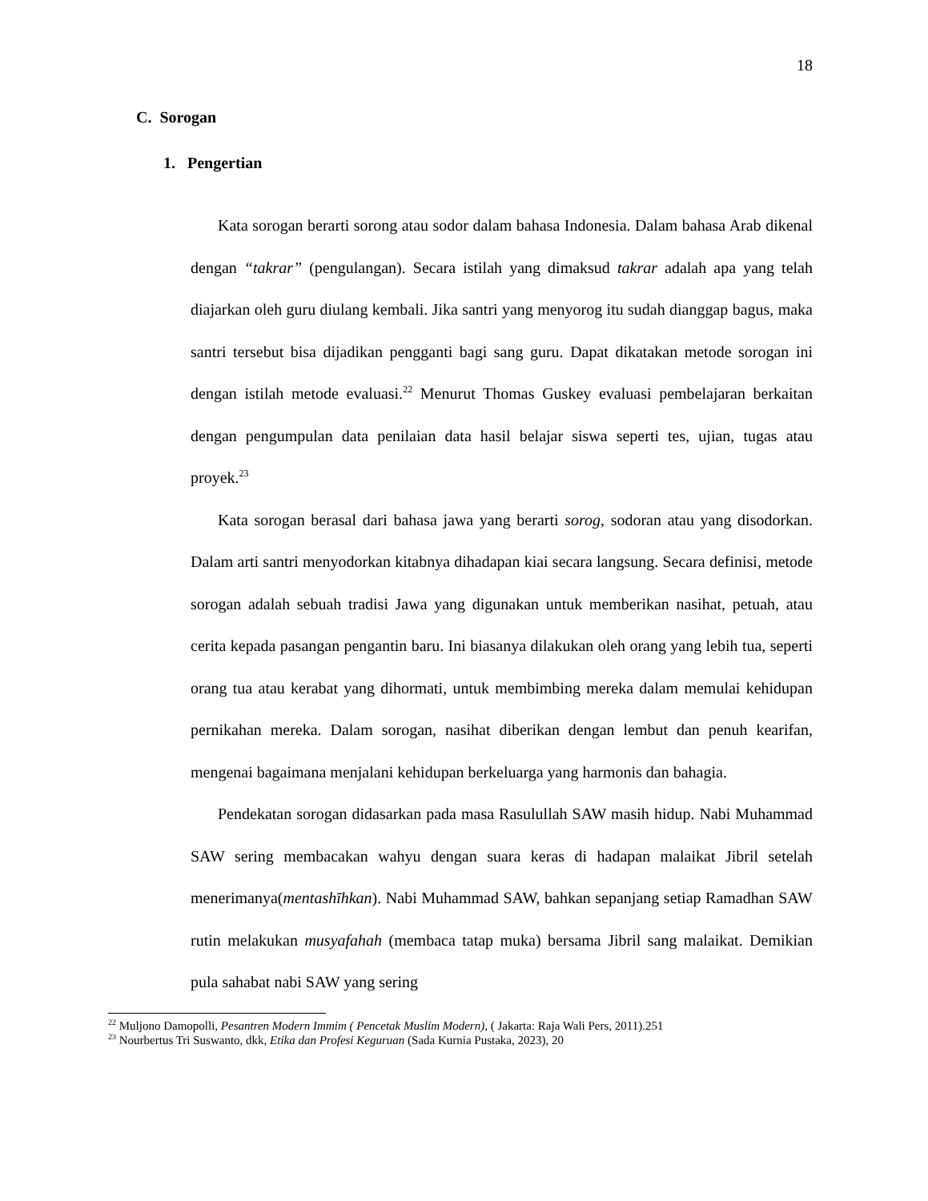18
C. Sorogan
1. Pengertian
Kata sorogan berarti sorong atau sodor dalam bahasa Indonesia. Dalam bahasa Arab dikenal dengan “takrar” (pengulangan). Secara istilah yang dimaksud takrar adalah apa yang telah diajarkan oleh guru diulang kembali. Jika santri yang menyorog itu sudah dianggap bagus, maka santri tersebut bisa dijadikan pengganti bagi sang guru. Dapat dikatakan metode sorogan ini dengan istilah metode evaluasi.<sup>22</sup> Menurut Thomas Guskey evaluasi pembelajaran berkaitan dengan pengumpulan data penilaian data hasil belajar siswa seperti tes, ujian, tugas atau proyek.<sup>23</sup>
Kata sorogan berasal dari bahasa jawa yang berarti sorog, sodoran atau yang disodorkan. Dalam arti santri menyodorkan kitabnya dihadapan kiai secara langsung. Secara definisi, metode sorogan adalah sebuah tradisi Jawa yang digunakan untuk memberikan nasihat, petuah, atau cerita kepada pasangan pengantin baru. Ini biasanya dilakukan oleh orang yang lebih tua, seperti orang tua atau kerabat yang dihormati, untuk membimbing mereka dalam memulai kehidupan pernikahan mereka. Dalam sorogan, nasihat diberikan dengan lembut dan penuh kearifan, mengenai bagaimana menjalani kehidupan berkeluarga yang harmonis dan bahagia.
Pendekatan sorogan didasarkan pada masa Rasulullah SAW masih hidup. Nabi Muhammad SAW sering membacakan wahyu dengan suara keras di hadapan malaikat Jibril setelah menerimanya(mentashīhkan). Nabi Muhammad SAW, bahkan sepanjang setiap Ramadhan SAW rutin melakukan musyafahah (membaca tatap muka) bersama Jibril sang malaikat. Demikian pula sahabat nabi SAW yang sering
<sup>22</sup> Muljono Damopolli, Pesantren Modern Immim ( Pencetak Muslim Modern), ( Jakarta: Raja Wali Pers, 2011).251
<sup>23</sup> Nourbertus Tri Suswanto, dkk, Etika dan Profesi Keguruan (Sada Kurnia Pustaka, 2023), 20